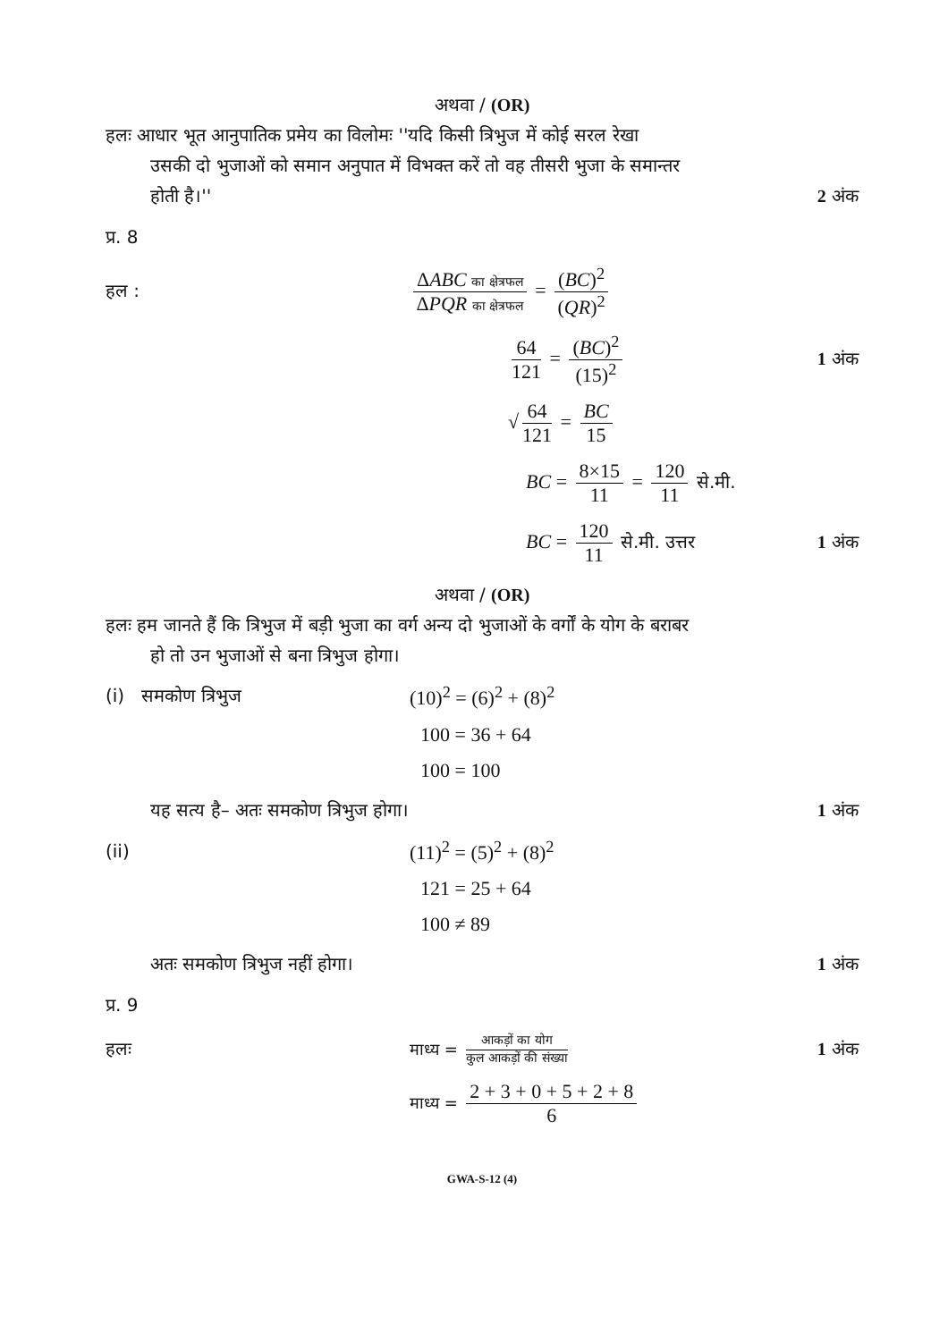अथवा / (OR)
हलः आधार भूत आनुपातिक प्रमेय का विलोमः ''यदि किसी त्रिभुज में कोई सरल रेखा
उसकी दो भुजाओं को समान अनुपात में विभक्त करें तो वह तीसरी भुजा के समान्तर
होती है।'' 2 अंक
प्र. 8
हल :
ΔABC का क्षेत्रफल ΔPQR का क्षेत्रफल = (BC)<sup>2</sup> (QR)<sup>2</sup>
64 121 = (BC)<sup>2</sup> (15)<sup>2</sup> 1 अंक
√ 64 121 = BC 15
BC = 8×15 11 = 120 11 से.मी.
BC = 120 11 से.मी. उत्तर 1 अंक
अथवा / (OR)
हलः हम जानते हैं कि त्रिभुज में बड़ी भुजा का वर्ग अन्य दो भुजाओं के वर्गों के योग के बराबर
हो तो उन भुजाओं से बना त्रिभुज होगा।
(i) समकोण त्रिभुज (10)<sup>2</sup> = (6)<sup>2</sup> + (8)<sup>2</sup>
100 = 36 + 64
100 = 100
यह सत्य है– अतः समकोण त्रिभुज होगा। 1 अंक
(ii) (11)<sup>2</sup> = (5)<sup>2</sup> + (8)<sup>2</sup>
121 = 25 + 64
100 ≠ 89
अतः समकोण त्रिभुज नहीं होगा। 1 अंक
प्र. 9
हलः
माध्य = आकड़ों का योग कुल आकड़ों की संख्या
1 अंक
माध्य = 2 + 3 + 0 + 5 + 2 + 8 6
GWA-S-12 (4)